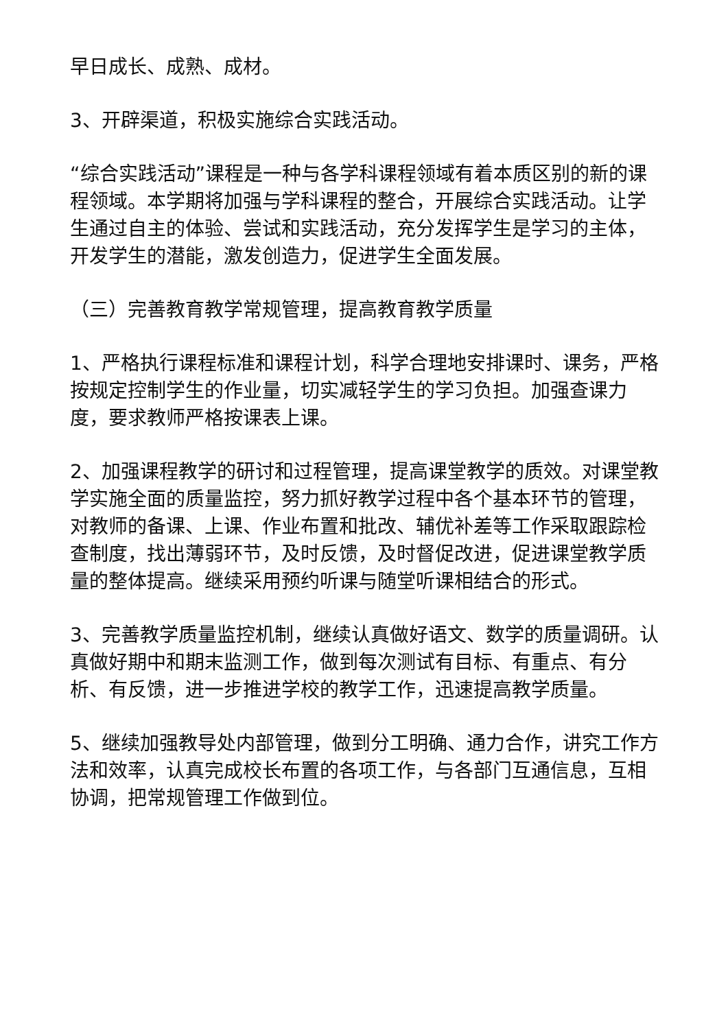早日成长、成熟、成材。
3、开辟渠道，积极实施综合实践活动。
“综合实践活动”课程是一种与各学科课程领域有着本质区别的新的课程领域。本学期将加强与学科课程的整合，开展综合实践活动。让学生通过自主的体验、尝试和实践活动，充分发挥学生是学习的主体，开发学生的潜能，激发创造力，促进学生全面发展。
（三）完善教育教学常规管理，提高教育教学质量
1、严格执行课程标准和课程计划，科学合理地安排课时、课务，严格按规定控制学生的作业量，切实减轻学生的学习负担。加强查课力度，要求教师严格按课表上课。
2、加强课程教学的研讨和过程管理，提高课堂教学的质效。对课堂教学实施全面的质量监控，努力抓好教学过程中各个基本环节的管理，对教师的备课、上课、作业布置和批改、辅优补差等工作采取跟踪检查制度，找出薄弱环节，及时反馈，及时督促改进，促进课堂教学质量的整体提高。继续采用预约听课与随堂听课相结合的形式。
3、完善教学质量监控机制，继续认真做好语文、数学的质量调研。认真做好期中和期末监测工作，做到每次测试有目标、有重点、有分析、有反馈，进一步推进学校的教学工作，迅速提高教学质量。
5、继续加强教导处内部管理，做到分工明确、通力合作，讲究工作方法和效率，认真完成校长布置的各项工作，与各部门互通信息，互相协调，把常规管理工作做到位。